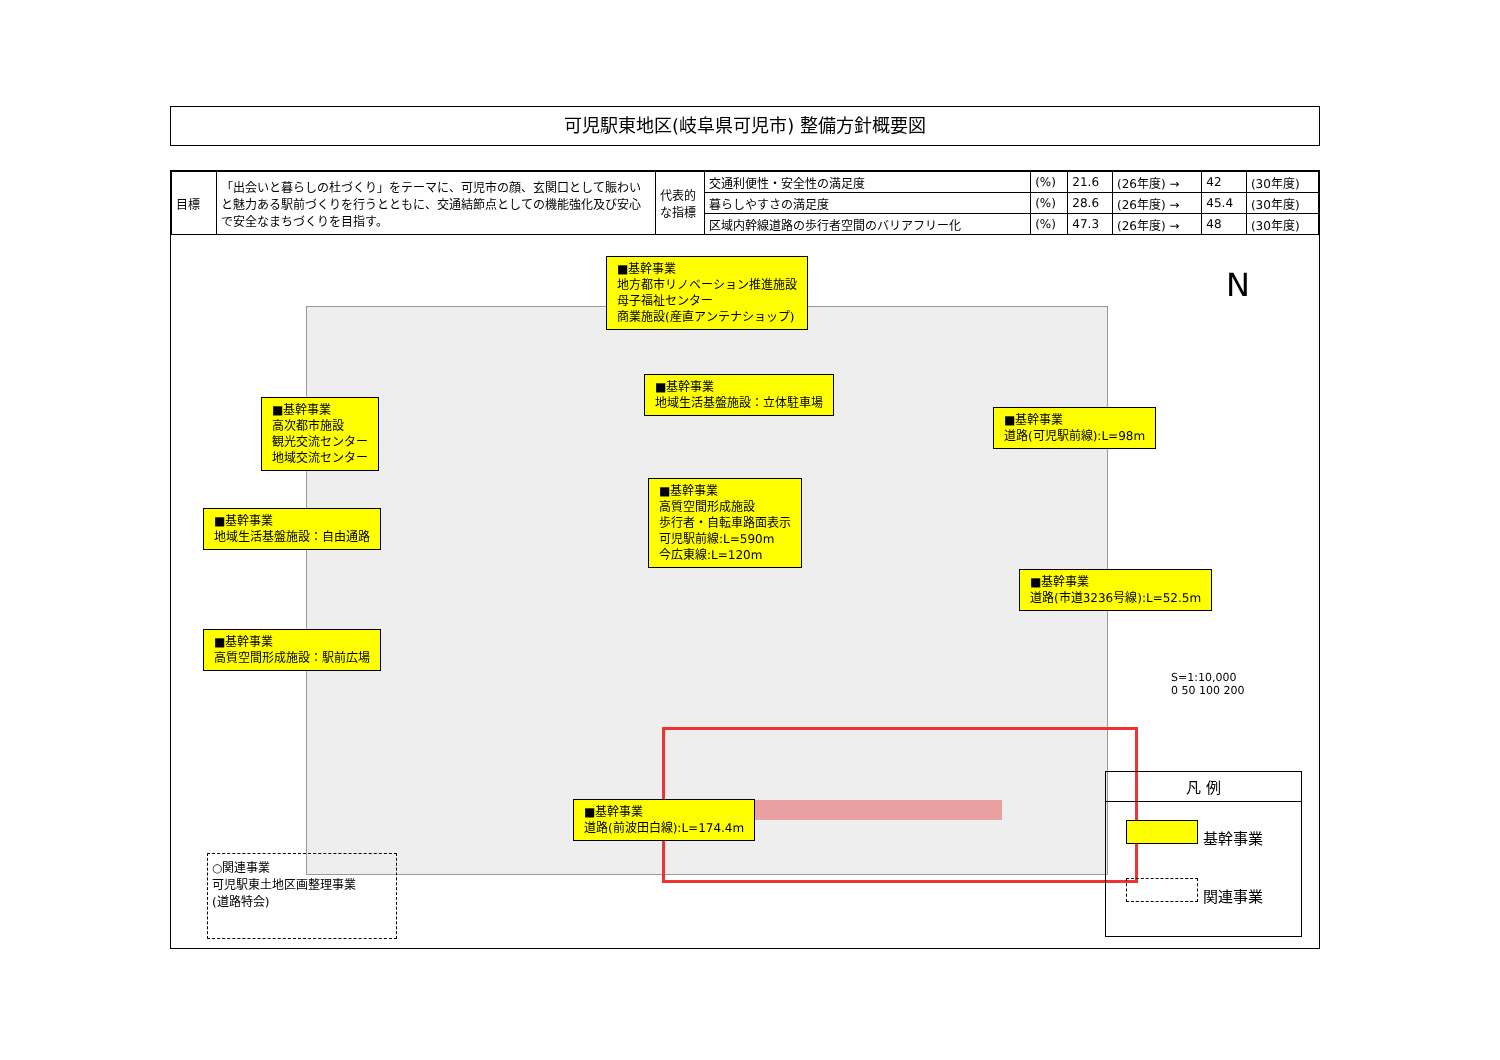可児駅東地区(岐阜県可児市) 整備方針概要図
| 目標 | 「出会いと暮らしの杜づくり」をテーマに、可児市の顔、玄関口として賑わいと魅力ある駅前づくりを行うとともに、交通結節点としての機能強化及び安心で安全なまちづくりを目指す。 | 代表的な指標 | 交通利便性・安全性の満足度 | (%) | 21.6 | (26年度) → | 42 | (30年度) |
| | | | 暮らしやすさの満足度 | (%) | 28.6 | (26年度) → | 45.4 | (30年度) |
| | | | 区域内幹線道路の歩行者空間のバリアフリー化 | (%) | 47.3 | (26年度) → | 48 | (30年度) |
■基幹事業
地方都市リノベーション推進施設
母子福祉センター
商業施設(産直アンテナショップ)
■基幹事業
地域生活基盤施設：立体駐車場
■基幹事業
高次都市施設
観光交流センター
地域交流センター
■基幹事業
道路(可児駅前線):L=98m
■基幹事業
地域生活基盤施設：自由通路
■基幹事業
高質空間形成施設
歩行者・自転車路面表示
可児駅前線:L=590m
今広東線:L=120m
■基幹事業
道路(市道3236号線):L=52.5m
■基幹事業
高質空間形成施設：駅前広場
■基幹事業
道路(前波田白線):L=174.4m
N
S=1:10,000
0 50 100 200
○関連事業
可児駅東土地区画整理事業
(道路特会)
凡 例
基幹事業
関連事業